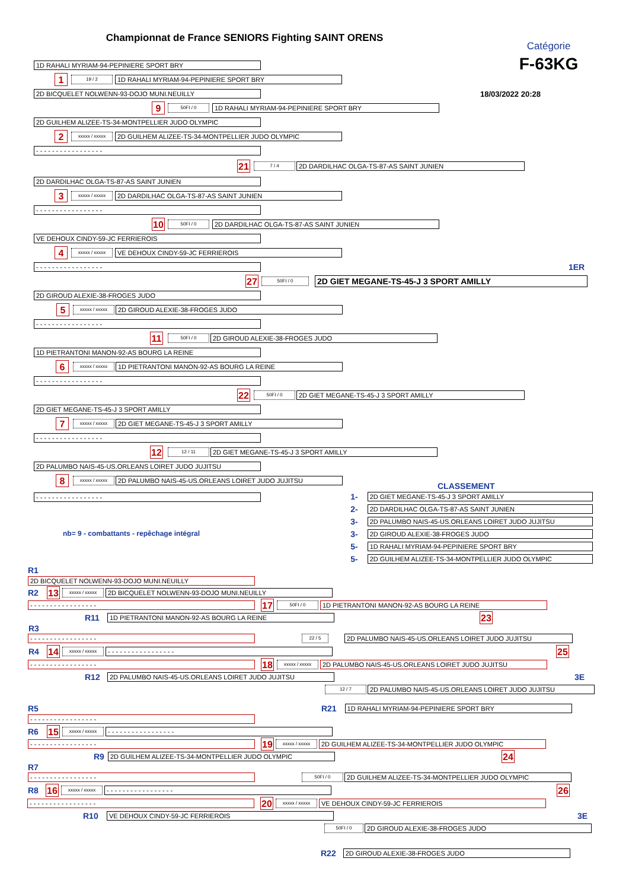Championnat de France SENIORS Fighting SAINT ORENS
1D RAHALI MYRIAM-94-PEPINIERE SPORT BRY
1
19 / 2
1D RAHALI MYRIAM-94-PEPINIERE SPORT BRY
Catégorie
F-63KG
2D BICQUELET NOLWENN-93-DOJO MUNI.NEUILLY
18/03/2022 20:28
9
50FI / 0
1D RAHALI MYRIAM-94-PEPINIERE SPORT BRY
2D GUILHEM ALIZEE-TS-34-MONTPELLIER JUDO OLYMPIC
2
xxxxx / xxxxx
2D GUILHEM ALIZEE-TS-34-MONTPELLIER JUDO OLYMPIC
- - - - - - - - - - - - - - - - -
21
7 / 4
2D DARDILHAC OLGA-TS-87-AS SAINT JUNIEN
2D DARDILHAC OLGA-TS-87-AS SAINT JUNIEN
3
xxxxx / xxxxx
2D DARDILHAC OLGA-TS-87-AS SAINT JUNIEN
- - - - - - - - - - - - - - - - -
10
50FI / 0
2D DARDILHAC OLGA-TS-87-AS SAINT JUNIEN
VE DEHOUX CINDY-59-JC FERRIEROIS
4
xxxxx / xxxxx
VE DEHOUX CINDY-59-JC FERRIEROIS
- - - - - - - - - - - - - - - - -
1ER
27
50FI / 0
2D GIET MEGANE-TS-45-J 3 SPORT AMILLY
2D GIROUD ALEXIE-38-FROGES JUDO
5
xxxxx / xxxxx
2D GIROUD ALEXIE-38-FROGES JUDO
- - - - - - - - - - - - - - - - -
11
50FI / 0
2D GIROUD ALEXIE-38-FROGES JUDO
1D PIETRANTONI MANON-92-AS BOURG LA REINE
6
xxxxx / xxxxx
1D PIETRANTONI MANON-92-AS BOURG LA REINE
- - - - - - - - - - - - - - - - -
22
50FI / 0
2D GIET MEGANE-TS-45-J 3 SPORT AMILLY
2D GIET MEGANE-TS-45-J 3 SPORT AMILLY
7
xxxxx / xxxxx
2D GIET MEGANE-TS-45-J 3 SPORT AMILLY
- - - - - - - - - - - - - - - - -
12
12 / 11
2D GIET MEGANE-TS-45-J 3 SPORT AMILLY
2D PALUMBO NAIS-45-US.ORLEANS LOIRET JUDO JUJITSU
8
xxxxx / xxxxx
2D PALUMBO NAIS-45-US.ORLEANS LOIRET JUDO JUJITSU
CLASSEMENT
- - - - - - - - - - - - - - - - -
nb= 9 - combattants - repêchage intégral
1-
2D GIET MEGANE-TS-45-J 3 SPORT AMILLY
2-
2D DARDILHAC OLGA-TS-87-AS SAINT JUNIEN
3-
2D PALUMBO NAIS-45-US.ORLEANS LOIRET JUDO JUJITSU
3-
2D GIROUD ALEXIE-38-FROGES JUDO
5-
1D RAHALI MYRIAM-94-PEPINIERE SPORT BRY
5-
2D GUILHEM ALIZEE-TS-34-MONTPELLIER JUDO OLYMPIC
R1
2D BICQUELET NOLWENN-93-DOJO MUNI.NEUILLY
R2
13
xxxxx / xxxxx
2D BICQUELET NOLWENN-93-DOJO MUNI.NEUILLY
- - - - - - - - - - - - - - - - -
17
50FI / 0
1D PIETRANTONI MANON-92-AS BOURG LA REINE
R11
1D PIETRANTONI MANON-92-AS BOURG LA REINE
23
R3
- - - - - - - - - - - - - - - - -
22 / 5
2D PALUMBO NAIS-45-US.ORLEANS LOIRET JUDO JUJITSU
R4
14
xxxxx / xxxxx
- - - - - - - - - - - - - - - - -
25
- - - - - - - - - - - - - - - - -
18
xxxxx / xxxxx
2D PALUMBO NAIS-45-US.ORLEANS LOIRET JUDO JUJITSU
R12
2D PALUMBO NAIS-45-US.ORLEANS LOIRET JUDO JUJITSU
3E
12 / 7
2D PALUMBO NAIS-45-US.ORLEANS LOIRET JUDO JUJITSU
R5 R21
1D RAHALI MYRIAM-94-PEPINIERE SPORT BRY
- - - - - - - - - - - - - - - - -
R6
15
xxxxx / xxxxx
- - - - - - - - - - - - - - - - -
- - - - - - - - - - - - - - - - -
19
xxxxx / xxxxx
2D GUILHEM ALIZEE-TS-34-MONTPELLIER JUDO OLYMPIC
R9
2D GUILHEM ALIZEE-TS-34-MONTPELLIER JUDO OLYMPIC
24
R7
- - - - - - - - - - - - - - - - -
50FI / 0
2D GUILHEM ALIZEE-TS-34-MONTPELLIER JUDO OLYMPIC
R8
16
xxxxx / xxxxx
- - - - - - - - - - - - - - - - -
26
- - - - - - - - - - - - - - - - -
20
xxxxx / xxxxx
VE DEHOUX CINDY-59-JC FERRIEROIS
R10
VE DEHOUX CINDY-59-JC FERRIEROIS
3E
50FI / 0
2D GIROUD ALEXIE-38-FROGES JUDO
R22
2D GIROUD ALEXIE-38-FROGES JUDO